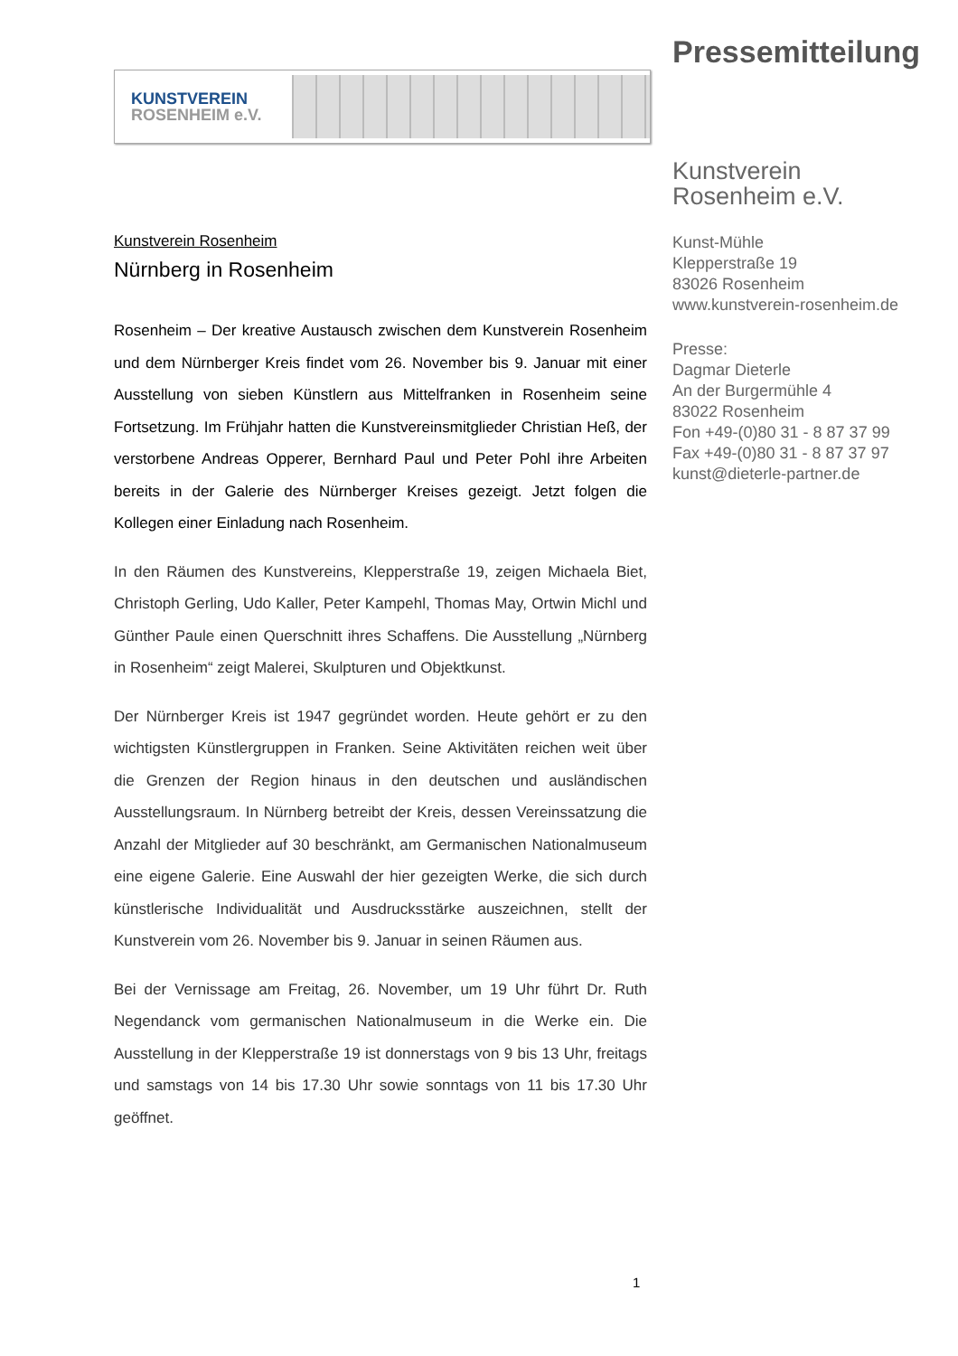KUNSTVEREIN
ROSENHEIM e.V.
Kunstverein Rosenheim
Nürnberg in Rosenheim
Rosenheim – Der kreative Austausch zwischen dem Kunstverein Rosenheim und dem Nürnberger Kreis findet vom 26. November bis 9. Januar mit einer Ausstellung von sieben Künstlern aus Mittelfranken in Rosenheim seine Fortsetzung. Im Frühjahr hatten die Kunstvereinsmitglieder Christian Heß, der verstorbene Andreas Opperer, Bernhard Paul und Peter Pohl ihre Arbeiten bereits in der Galerie des Nürnberger Kreises gezeigt. Jetzt folgen die Kollegen einer Einladung nach Rosenheim.
In den Räumen des Kunstvereins, Klepperstraße 19, zeigen Michaela Biet, Christoph Gerling, Udo Kaller, Peter Kampehl, Thomas May, Ortwin Michl und Günther Paule einen Querschnitt ihres Schaffens. Die Ausstellung „Nürnberg in Rosenheim“ zeigt Malerei, Skulpturen und Objektkunst.
Der Nürnberger Kreis ist 1947 gegründet worden. Heute gehört er zu den wichtigsten Künstlergruppen in Franken. Seine Aktivitäten reichen weit über die Grenzen der Region hinaus in den deutschen und ausländischen Ausstellungsraum. In Nürnberg betreibt der Kreis, dessen Vereinssatzung die Anzahl der Mitglieder auf 30 beschränkt, am Germanischen Nationalmuseum eine eigene Galerie. Eine Auswahl der hier gezeigten Werke, die sich durch künstlerische Individualität und Ausdrucksstärke auszeichnen, stellt der Kunstverein vom 26. November bis 9. Januar in seinen Räumen aus.
Bei der Vernissage am Freitag, 26. November, um 19 Uhr führt Dr. Ruth Negendanck vom germanischen Nationalmuseum in die Werke ein. Die Ausstellung in der Klepperstraße 19 ist donnerstags von 9 bis 13 Uhr, freitags und samstags von 14 bis 17.30 Uhr sowie sonntags von 11 bis 17.30 Uhr geöffnet.
Pressemitteilung
Kunstverein
Rosenheim e.V.
Kunst-Mühle
Klepperstraße 19
83026 Rosenheim
www.kunstverein-rosenheim.de
Presse:
Dagmar Dieterle
An der Burgermühle 4
83022 Rosenheim
Fon +49-(0)80 31 - 8 87 37 99
Fax +49-(0)80 31 - 8 87 37 97
kunst@dieterle-partner.de
1